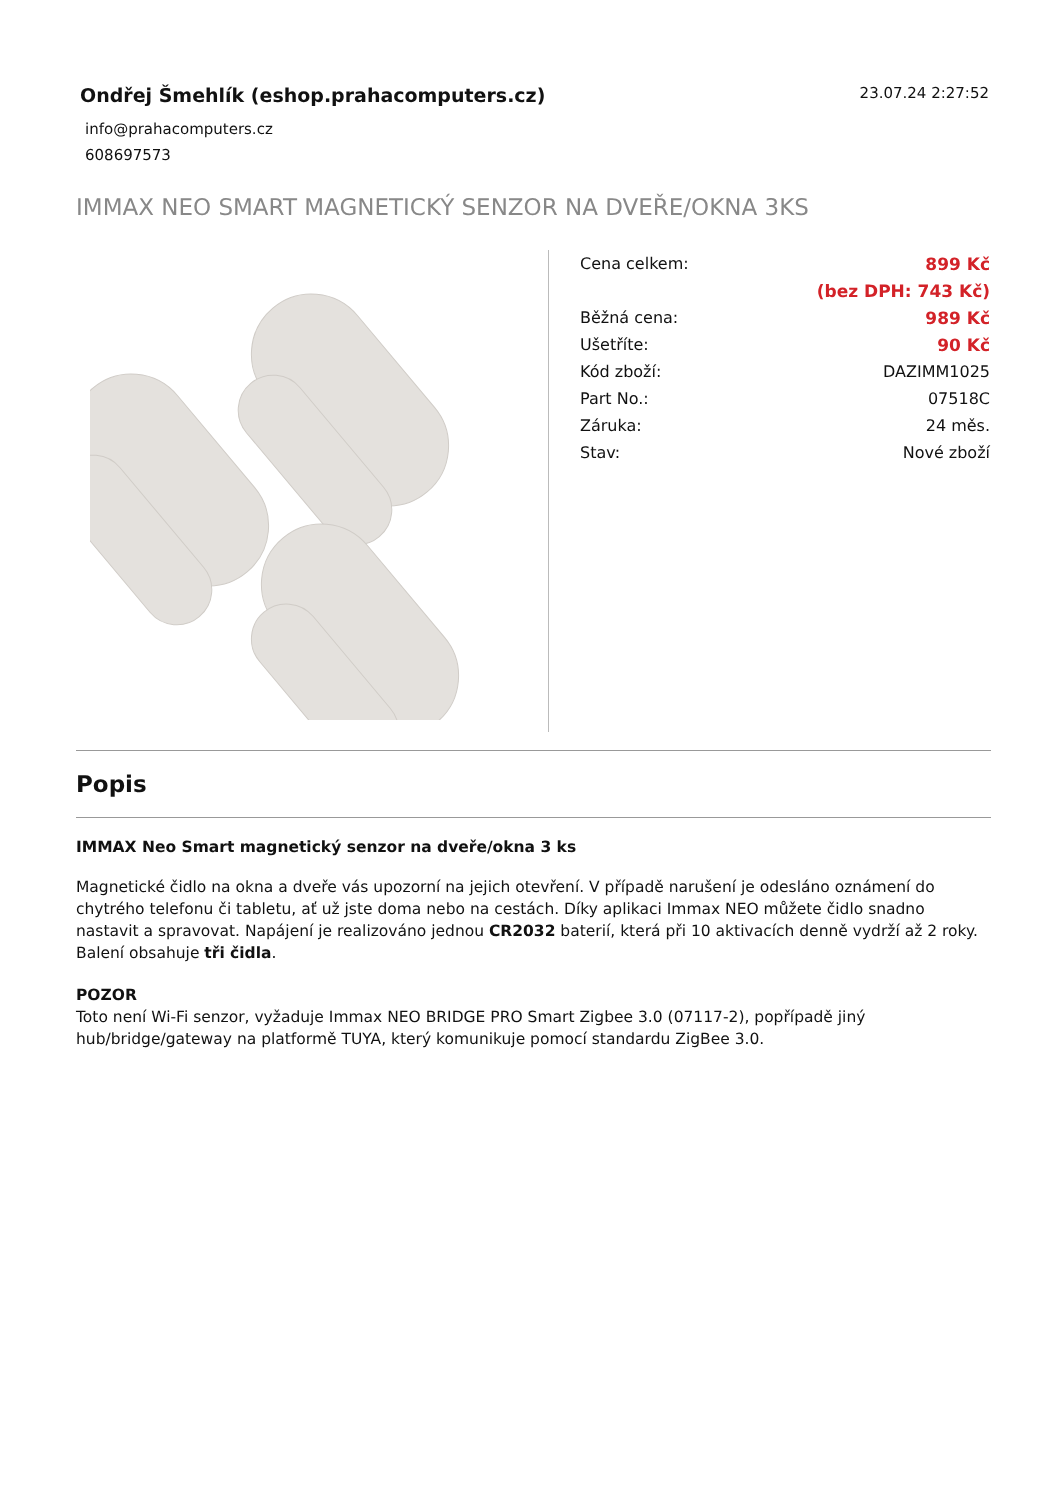Ondřej Šmehlík (eshop.prahacomputers.cz)
info@prahacomputers.cz
608697573
23.07.24 2:27:52
IMMAX NEO SMART MAGNETICKÝ SENZOR NA DVEŘE/OKNA 3KS
| Cena celkem: | 899 Kč |
| | (bez DPH: 743 Kč) |
| Běžná cena: | 989 Kč |
| Ušetříte: | 90 Kč |
| Kód zboží: | DAZIMM1025 |
| Part No.: | 07518C |
| Záruka: | 24 měs. |
| Stav: | Nové zboží |
Popis
IMMAX Neo Smart magnetický senzor na dveře/okna 3 ks
Magnetické čidlo na okna a dveře vás upozorní na jejich otevření. V případě narušení je odesláno oznámení do chytrého telefonu či tabletu, ať už jste doma nebo na cestách. Díky aplikaci Immax NEO můžete čidlo snadno nastavit a spravovat. Napájení je realizováno jednou CR2032 baterií, která při 10 aktivacích denně vydrží až 2 roky. Balení obsahuje tři čidla.
POZOR
Toto není Wi-Fi senzor, vyžaduje Immax NEO BRIDGE PRO Smart Zigbee 3.0 (07117-2), popřípadě jiný hub/bridge/gateway na platformě TUYA, který komunikuje pomocí standardu ZigBee 3.0.